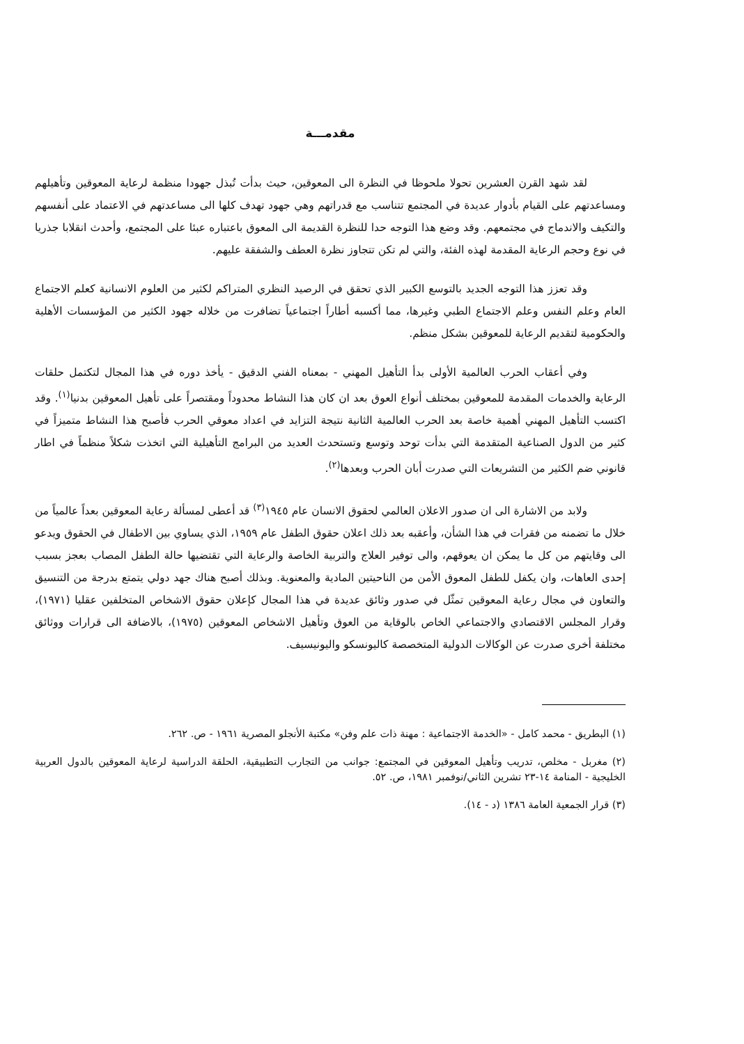مقدمـــة
لقد شهد القرن العشرين تحولا ملحوظا في النظرة الى المعوقين، حيث بدأت تُبذل جهودا منظمة لرعاية المعوقين وتأهيلهم ومساعدتهم على القيام بأدوار عديدة في المجتمع تتناسب مع قدراتهم وهي جهود تهدف كلها الى مساعدتهم في الاعتماد على أنفسهم والتكيف والاندماج في مجتمعهم. وقد وضع هذا التوجه حدا للنظرة القديمة الى المعوق باعتباره عبئا على المجتمع، وأحدث انقلابا جذريا في نوع وحجم الرعاية المقدمة لهذه الفئة، والتي لم تكن تتجاوز نظرة العطف والشفقة عليهم.
وقد تعزز هذا التوجه الجديد بالتوسع الكبير الذي تحقق في الرصيد النظري المتراكم لكثير من العلوم الانسانية كعلم الاجتماع العام وعلم النفس وعلم الاجتماع الطبي وغيرها، مما أكسبه أطاراً اجتماعياً تضافرت من خلاله جهود الكثير من المؤسسات الأهلية والحكومية لتقديم الرعاية للمعوقين بشكل منظم.
وفي أعقاب الحرب العالمية الأولى بدأ التأهيل المهني - بمعناه الفني الدقيق - يأخذ دوره في هذا المجال لتكتمل حلقات الرعاية والخدمات المقدمة للمعوقين بمختلف أنواع العوق بعد ان كان هذا النشاط محدوداً ومقتصراً على تأهيل المعوقين بدنيا<sup>(١)</sup>. وقد اكتسب التأهيل المهني أهمية خاصة بعد الحرب العالمية الثانية نتيجة التزايد في اعداد معوقي الحرب فأصبح هذا النشاط متميزاً في كثير من الدول الصناعية المتقدمة التي بدأت توحد وتوسع وتستحدث العديد من البرامج التأهيلية التي اتخذت شكلاً منظماً في اطار قانوني ضم الكثير من التشريعات التي صدرت أبان الحرب وبعدها<sup>(٢)</sup>.
ولابد من الاشارة الى ان صدور الاعلان العالمي لحقوق الانسان عام ١٩٤٥<sup>(٣)</sup> قد أعطى لمسألة رعاية المعوقين بعداً عالمياً من خلال ما تضمنه من فقرات في هذا الشأن، وأعقبه بعد ذلك اعلان حقوق الطفل عام ١٩٥٩، الذي يساوي بين الاطفال في الحقوق ويدعو الى وقايتهم من كل ما يمكن ان يعوقهم، والى توفير العلاج والتربية الخاصة والرعاية التي تقتضيها حالة الطفل المصاب بعجز بسبب إحدى العاهات، وان يكفل للطفل المعوق الأمن من الناحيتين المادية والمعنوية. وبذلك أصبح هناك جهد دولي يتمتع بدرجة من التنسيق والتعاون في مجال رعاية المعوقين تمثّل في صدور وثائق عديدة في هذا المجال كإعلان حقوق الاشخاص المتخلفين عقليا (١٩٧١)، وقرار المجلس الاقتصادي والاجتماعي الخاص بالوقاية من العوق وتأهيل الاشخاص المعوقين (١٩٧٥)، بالاضافة الى قرارات ووثائق مختلفة أخرى صدرت عن الوكالات الدولية المتخصصة كاليونسكو واليونيسيف.
(١) البطريق - محمد كامل - «الخدمة الاجتماعية : مهنة ذات علم وفن» مكتبة الأنجلو المصرية ١٩٦١ - ص. ٢٦٢.
(٢) مغربل - مخلص، تدريب وتأهيل المعوقين في المجتمع: جوانب من التجارب التطبيقية، الحلقة الدراسية لرعاية المعوقين بالدول العربية الخليجية - المنامة ١٤-٢٣ تشرين الثاني/نوفمبر ١٩٨١، ص. ٥٢.
(٣) قرار الجمعية العامة ١٣٨٦ (د - ١٤).